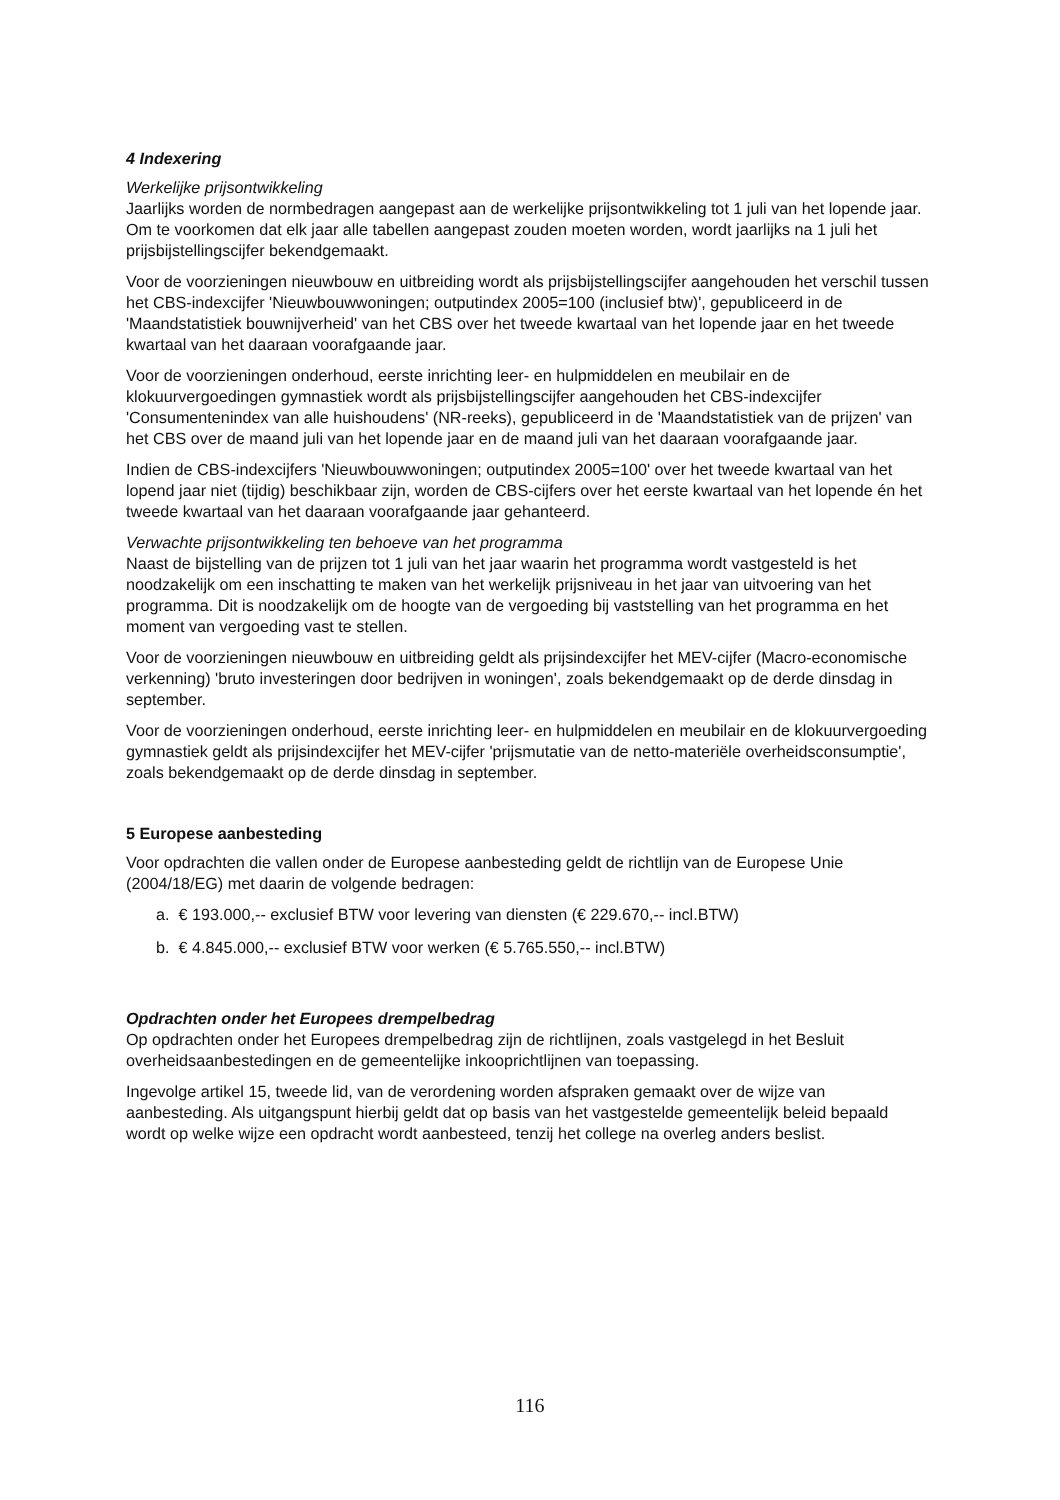4 Indexering
Werkelijke prijsontwikkeling
Jaarlijks worden de normbedragen aangepast aan de werkelijke prijsontwikkeling tot 1 juli van het lopende jaar. Om te voorkomen dat elk jaar alle tabellen aangepast zouden moeten worden, wordt jaarlijks na 1 juli het prijsbijstellingscijfer bekendgemaakt.
Voor de voorzieningen nieuwbouw en uitbreiding wordt als prijsbijstellingscijfer aangehouden het verschil tussen het CBS-indexcijfer 'Nieuwbouwwoningen; outputindex 2005=100 (inclusief btw)', gepubliceerd in de 'Maandstatistiek bouwnijverheid' van het CBS over het tweede kwartaal van het lopende jaar en het tweede kwartaal van het daaraan voorafgaande jaar.
Voor de voorzieningen onderhoud, eerste inrichting leer- en hulpmiddelen en meubilair en de klokuurvergoedingen gymnastiek wordt als prijsbijstellingscijfer aangehouden het CBS-indexcijfer 'Consumentenindex van alle huishoudens' (NR-reeks), gepubliceerd in de 'Maandstatistiek van de prijzen' van het CBS over de maand juli van het lopende jaar en de maand juli van het daaraan voorafgaande jaar.
Indien de CBS-indexcijfers 'Nieuwbouwwoningen; outputindex 2005=100' over het tweede kwartaal van het lopend jaar niet (tijdig) beschikbaar zijn, worden de CBS-cijfers over het eerste kwartaal van het lopende én het tweede kwartaal van het daaraan voorafgaande jaar gehanteerd.
Verwachte prijsontwikkeling ten behoeve van het programma
Naast de bijstelling van de prijzen tot 1 juli van het jaar waarin het programma wordt vastgesteld is het noodzakelijk om een inschatting te maken van het werkelijk prijsniveau in het jaar van uitvoering van het programma. Dit is noodzakelijk om de hoogte van de vergoeding bij vaststelling van het programma en het moment van vergoeding vast te stellen.
Voor de voorzieningen nieuwbouw en uitbreiding geldt als prijsindexcijfer het MEV-cijfer (Macro-economische verkenning) 'bruto investeringen door bedrijven in woningen', zoals bekendgemaakt op de derde dinsdag in september.
Voor de voorzieningen onderhoud, eerste inrichting leer- en hulpmiddelen en meubilair en de klokuurvergoeding gymnastiek geldt als prijsindexcijfer het MEV-cijfer 'prijsmutatie van de netto-materiële overheidsconsumptie', zoals bekendgemaakt op de derde dinsdag in september.
5 Europese aanbesteding
Voor opdrachten die vallen onder de Europese aanbesteding geldt de richtlijn van de Europese Unie (2004/18/EG) met daarin de volgende bedragen:
a. € 193.000,-- exclusief BTW voor levering van diensten (€ 229.670,-- incl.BTW)
b. € 4.845.000,-- exclusief BTW voor werken (€ 5.765.550,-- incl.BTW)
Opdrachten onder het Europees drempelbedrag
Op opdrachten onder het Europees drempelbedrag zijn de richtlijnen, zoals vastgelegd in het Besluit overheidsaanbestedingen en de gemeentelijke inkooprichtlijnen van toepassing.
Ingevolge artikel 15, tweede lid, van de verordening worden afspraken gemaakt over de wijze van aanbesteding. Als uitgangspunt hierbij geldt dat op basis van het vastgestelde gemeentelijk beleid bepaald wordt op welke wijze een opdracht wordt aanbesteed, tenzij het college na overleg anders beslist.
116